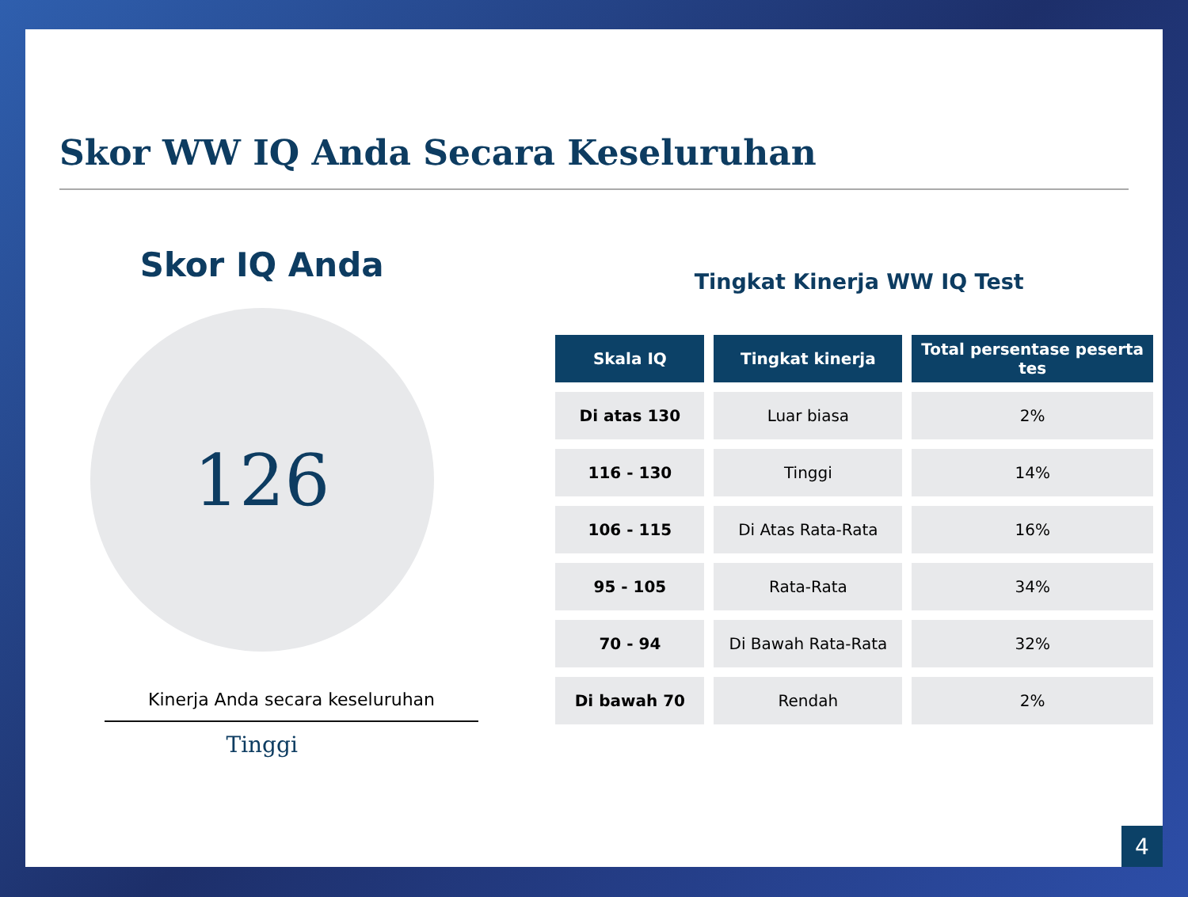Skor WW IQ Anda Secara Keseluruhan
Skor IQ Anda
126
Kinerja Anda secara keseluruhan
Tinggi
Tingkat Kinerja WW IQ Test
| Skala IQ | Tingkat kinerja | Total persentase peserta tes |
| --- | --- | --- |
| Di atas 130 | Luar biasa | 2% |
| 116 - 130 | Tinggi | 14% |
| 106 - 115 | Di Atas Rata-Rata | 16% |
| 95 - 105 | Rata-Rata | 34% |
| 70 - 94 | Di Bawah Rata-Rata | 32% |
| Di bawah 70 | Rendah | 2% |
4